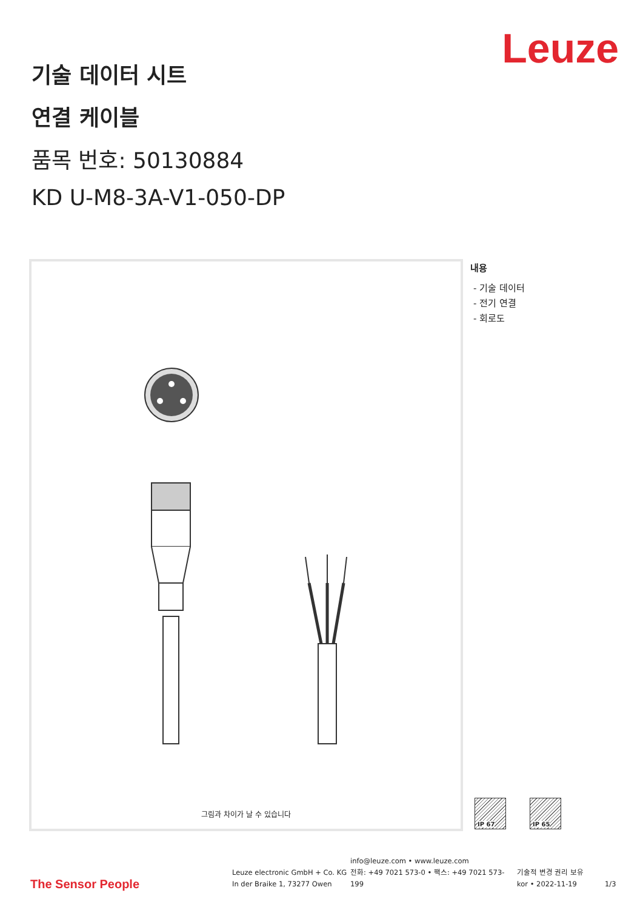Leuze
기술 데이터 시트
연결 케이블
품목 번호: 50130884
KD U-M8-3A-V1-050-DP
그림과 차이가 날 수 있습니다
내용
- 기술 데이터
- 전기 연결
- 회로도
IP 67 IP 65
The Sensor People
Leuze electronic GmbH + Co. KG
In der Braike 1, 73277 Owen
info@leuze.com • www.leuze.com
전화: +49 7021 573-0 • 팩스: +49 7021 573-199
기술적 변경 권리 보유
kor • 2022-11-19
1/3